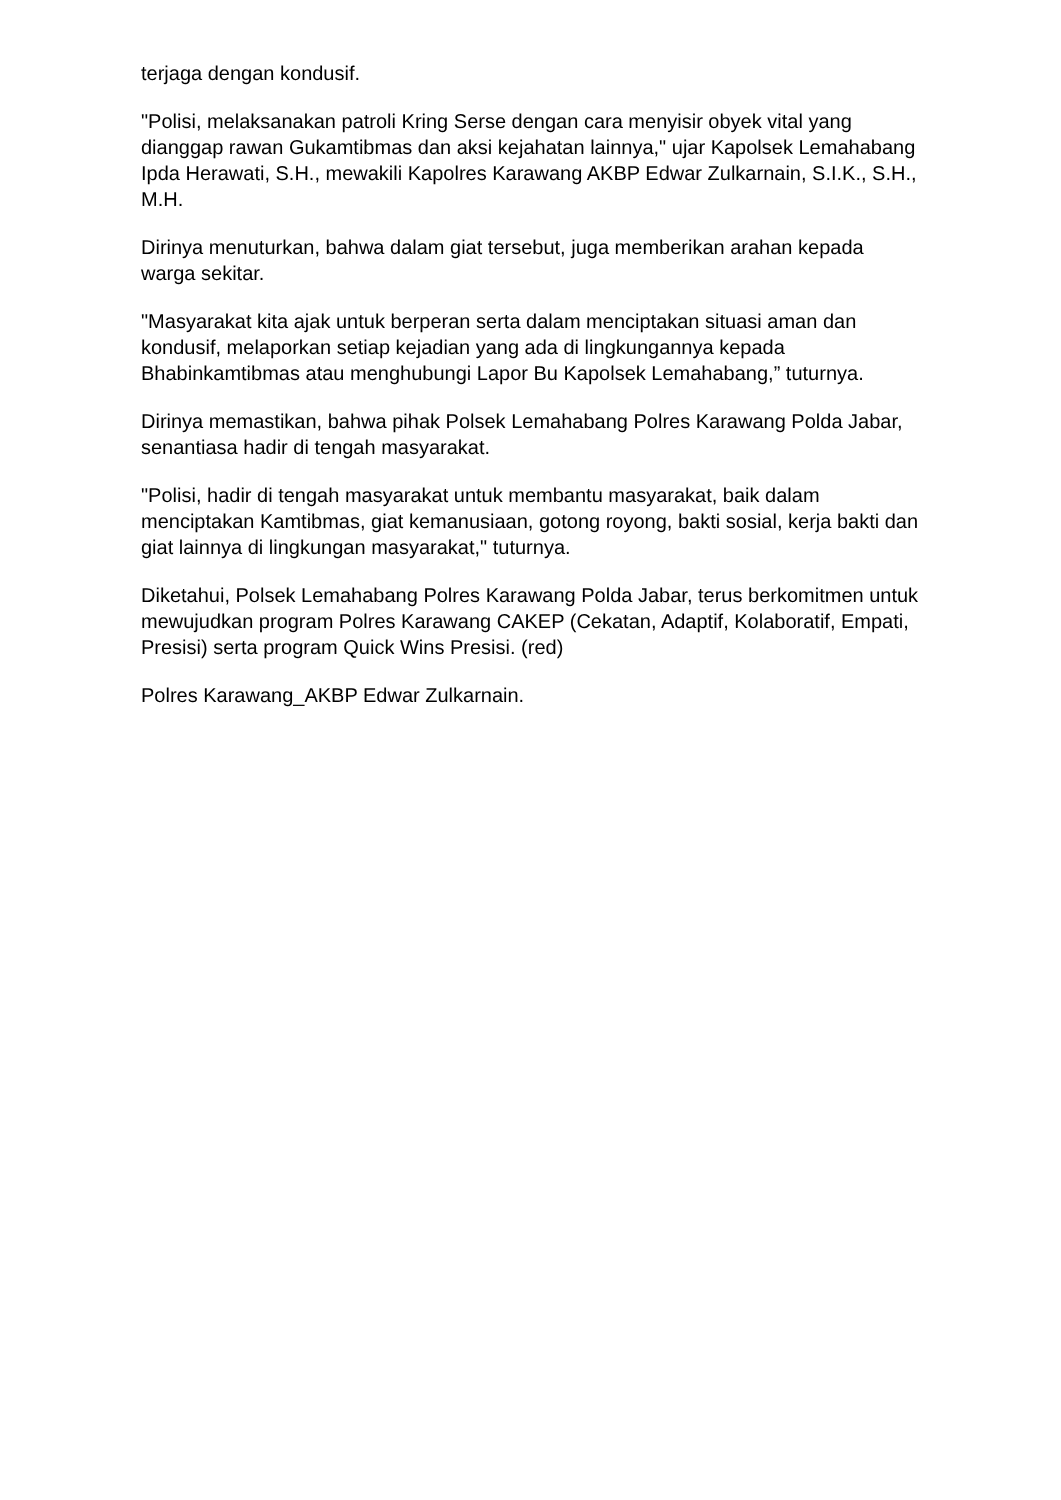terjaga dengan kondusif.
"Polisi, melaksanakan patroli Kring Serse dengan cara menyisir obyek vital yang dianggap rawan Gukamtibmas dan aksi kejahatan lainnya," ujar Kapolsek Lemahabang Ipda Herawati, S.H., mewakili Kapolres Karawang AKBP Edwar Zulkarnain, S.I.K., S.H., M.H.
Dirinya menuturkan, bahwa dalam giat tersebut, juga memberikan arahan kepada warga sekitar.
"Masyarakat kita ajak untuk berperan serta dalam menciptakan situasi aman dan kondusif, melaporkan setiap kejadian yang ada di lingkungannya kepada Bhabinkamtibmas atau menghubungi Lapor Bu Kapolsek Lemahabang,” tuturnya.
Dirinya memastikan, bahwa pihak Polsek Lemahabang Polres Karawang Polda Jabar, senantiasa hadir di tengah masyarakat.
"Polisi, hadir di tengah masyarakat untuk membantu masyarakat, baik dalam menciptakan Kamtibmas, giat kemanusiaan, gotong royong, bakti sosial, kerja bakti dan giat lainnya di lingkungan masyarakat," tuturnya.
Diketahui, Polsek Lemahabang Polres Karawang Polda Jabar, terus berkomitmen untuk mewujudkan program Polres Karawang CAKEP (Cekatan, Adaptif, Kolaboratif, Empati, Presisi) serta program Quick Wins Presisi. (red)
Polres Karawang_AKBP Edwar Zulkarnain.